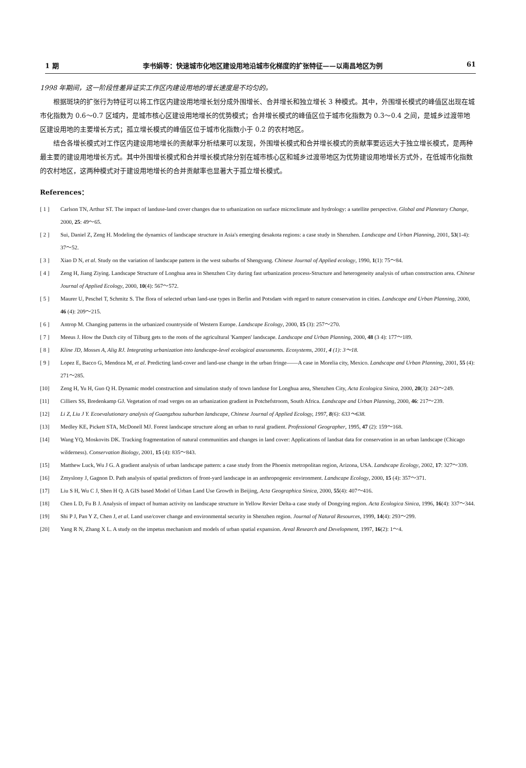1 期 李书娟等：快速城市化地区建设用地沿城市化梯度的扩张特征——以南昌地区为例 61
1998 年期间，这一阶段性差异证实工作区内建设用地的增长速度是不均匀的。
根据斑块的扩张行为特征可以将工作区内建设用地增长划分成外围增长、合并增长和独立增长 3 种模式。其中，外围增长模式的峰值区出现在城市化指数为 0.6～0.7 区域内，是城市核心区建设用地增长的优势模式；合并增长模式的峰值区位于城市化指数为 0.3～0.4 之间，是城乡过渡带地区建设用地的主要增长方式；孤立增长模式的峰值区位于城市化指数小于 0.2 的农村地区。
结合各增长模式对工作区内建设用地增长的贡献率分析结果可以发现，外围增长模式和合并增长模式的贡献率要远远大于独立增长模式，是两种最主要的建设用地增长方式。其中外围增长模式和合并增长模式除分别在城市核心区和城乡过渡带地区为优势建设用地增长方式外，在低城市化指数的农村地区，这两种模式对于建设用地增长的合并贡献率也显著大于孤立增长模式。
References：
[ 1 ] Carlson TN, Arthur ST. The impact of landuse-land cover changes due to urbanization on surface microclimate and hydrology: a satellite perspective. Global and Planetary Change, 2000, 25: 49～65.
[ 2 ] Sui, Daniel Z, Zeng H. Modeling the dynamics of landscape structure in Asia's emerging desakota regions: a case study in Shenzhen. Landscape and Urban Planning, 2001, 53(1-4): 37～52.
[ 3 ] Xiao D N, et al. Study on the variation of landscape pattern in the west suburbs of Shengyang. Chinese Journal of Applied ecology, 1990, 1(1): 75～84.
[ 4 ] Zeng H, Jiang Ziying. Landscape Structure of Longhua area in Shenzhen City during fast urbanization process-Structure and heterogeneity analysis of urban construction area. Chinese Journal of Applied Ecology, 2000, 10(4): 567～572.
[ 5 ] Maurer U, Peschel T, Schmitz S. The flora of selected urban land-use types in Berlin and Potsdam with regard to nature conservation in cities. Landscape and Urban Planning, 2000, 46 (4): 209～215.
[ 6 ] Antrop M. Changing patterns in the urbanized countryside of Western Europe. Landscape Ecology, 2000, 15 (3): 257～270.
[ 7 ] Meeus J. How the Dutch city of Tilburg gets to the roots of the agricultural 'Kampen' landscape. Landscape and Urban Planning, 2000, 48 (3 4): 177～189.
[ 8 ] Kline JD, Mosses A, Alig RJ. Integrating urbanization into landscape-level ecological assessments. Ecosystems, 2001, 4 (1): 3～18.
[ 9 ] Lopez E, Bacco G, Mendoza M, et al. Predicting land-cover and land-use change in the urban fringe——A case in Morelia city, Mexico. Landscape and Urban Planning, 2001, 55 (4): 271～285.
[10] Zeng H, Yu H, Guo Q H. Dynamic model construction and simulation study of town landuse for Longhua area, Shenzhen City, Acta Ecologica Sinica, 2000, 20(3): 243～249.
[11] Cilliers SS, Bredenkamp GJ. Vegetation of road verges on an urbanization gradient in Potchefstroom, South Africa. Landscape and Urban Planning, 2000, 46: 217～239.
[12] Li Z, Liu J Y. Ecoevalutionary analysis of Guangzhou suburban landscape, Chinese Journal of Applied Ecology, 1997, 8(6): 633～638.
[13] Medley KE, Pickett STA, McDonell MJ. Forest landscape structure along an urban to rural gradient. Professional Geographer, 1995, 47 (2): 159～168.
[14] Wang YQ, Moskovits DK. Tracking fragmentation of natural communities and changes in land cover: Applications of landsat data for conservation in an urban landscape (Chicago wilderness). Conservation Biology, 2001, 15 (4): 835～843.
[15] Matthew Luck, Wu J G. A gradient analysis of urban landscape pattern: a case study from the Phoenix metropolitan region, Arizona, USA. Landscape Ecology, 2002, 17: 327～339.
[16] Zmyslony J, Gagnon D. Path analysis of spatial predictors of front-yard landscape in an anthropogenic environment. Landscape Ecology, 2000, 15 (4): 357～371.
[17] Liu S H, Wu C J, Shen H Q. A GIS based Model of Urban Land Use Growth in Beijing, Acta Geographica Sinica, 2000, 55(4): 407～416.
[18] Chen L D, Fu B J. Analysis of impact of human activity on landscape structure in Yellow Revier Delta-a case study of Dongying region. Acta Ecologica Sinica, 1996, 16(4): 337～344.
[19] Shi P J, Pan Y Z, Chen J, et al. Land use/cover change and environmental security in Shenzhen region. Journal of Natural Resources, 1999, 14(4): 293～299.
[20] Yang R N, Zhang X L. A study on the impetus mechanism and models of urban spatial expansion. Areal Research and Development, 1997, 16(2): 1～4.